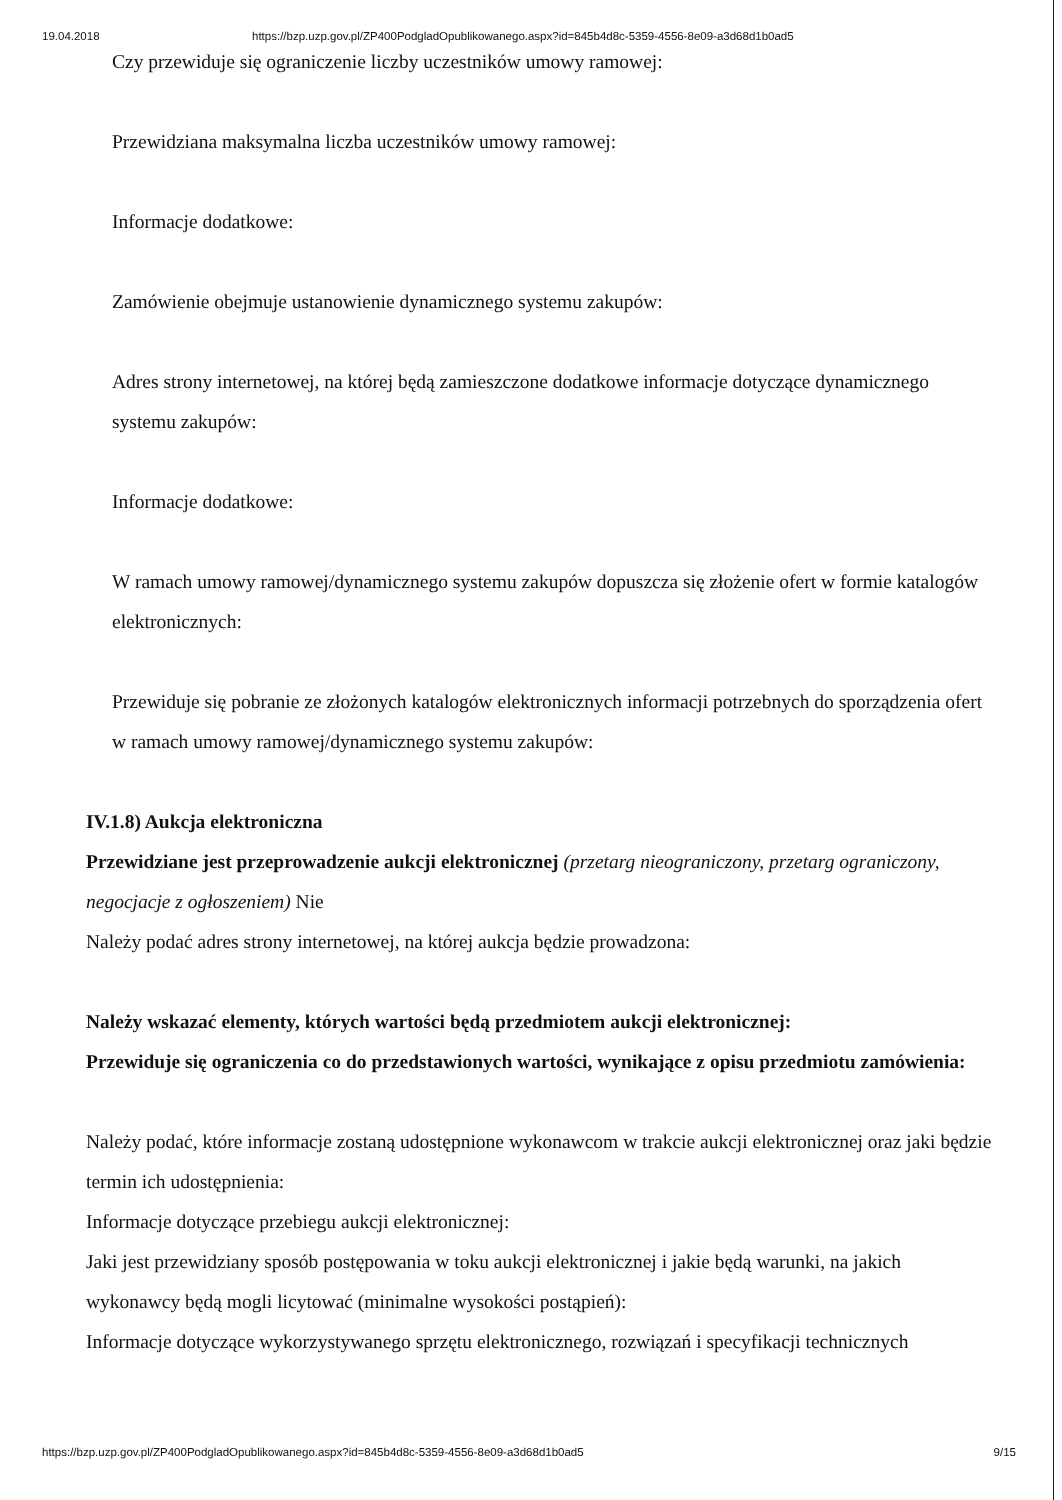19.04.2018 https://bzp.uzp.gov.pl/ZP400PodgladOpublikowanego.aspx?id=845b4d8c-5359-4556-8e09-a3d68d1b0ad5
Czy przewiduje się ograniczenie liczby uczestników umowy ramowej:
Przewidziana maksymalna liczba uczestników umowy ramowej:
Informacje dodatkowe:
Zamówienie obejmuje ustanowienie dynamicznego systemu zakupów:
Adres strony internetowej, na której będą zamieszczone dodatkowe informacje dotyczące dynamicznego systemu zakupów:
Informacje dodatkowe:
W ramach umowy ramowej/dynamicznego systemu zakupów dopuszcza się złożenie ofert w formie katalogów elektronicznych:
Przewiduje się pobranie ze złożonych katalogów elektronicznych informacji potrzebnych do sporządzenia ofert w ramach umowy ramowej/dynamicznego systemu zakupów:
IV.1.8) Aukcja elektroniczna
Przewidziane jest przeprowadzenie aukcji elektronicznej (przetarg nieograniczony, przetarg ograniczony, negocjacje z ogłoszeniem) Nie
Należy podać adres strony internetowej, na której aukcja będzie prowadzona:
Należy wskazać elementy, których wartości będą przedmiotem aukcji elektronicznej:
Przewiduje się ograniczenia co do przedstawionych wartości, wynikające z opisu przedmiotu zamówienia:
Należy podać, które informacje zostaną udostępnione wykonawcom w trakcie aukcji elektronicznej oraz jaki będzie termin ich udostępnienia:
Informacje dotyczące przebiegu aukcji elektronicznej:
Jaki jest przewidziany sposób postępowania w toku aukcji elektronicznej i jakie będą warunki, na jakich wykonawcy będą mogli licytować (minimalne wysokości postąpień):
Informacje dotyczące wykorzystywanego sprzętu elektronicznego, rozwiązań i specyfikacji technicznych
https://bzp.uzp.gov.pl/ZP400PodgladOpublikowanego.aspx?id=845b4d8c-5359-4556-8e09-a3d68d1b0ad5 9/15